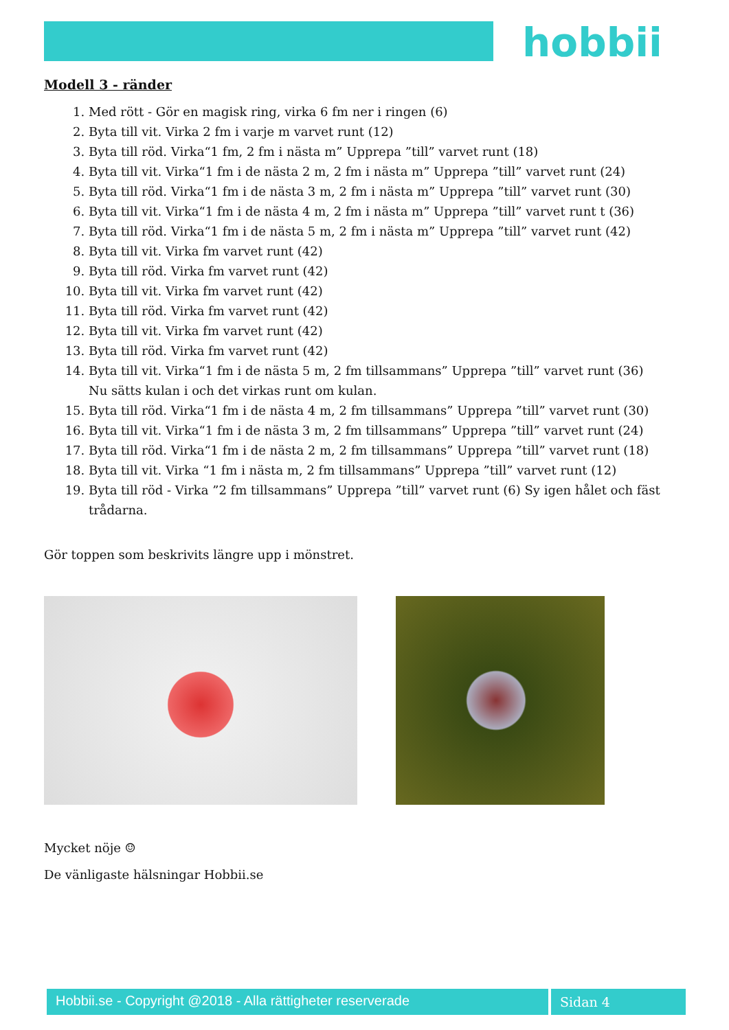hobbii
Modell 3 - ränder
1. Med rött - Gör en magisk ring, virka 6 fm ner i ringen (6)
2. Byta till vit. Virka 2 fm i varje m varvet runt (12)
3. Byta till röd. Virka“1 fm, 2 fm i nästa m” Upprepa ”till” varvet runt (18)
4. Byta till vit. Virka“1 fm i de nästa 2 m, 2 fm i nästa m” Upprepa ”till” varvet runt (24)
5. Byta till röd. Virka“1 fm i de nästa 3 m, 2 fm i nästa m” Upprepa ”till” varvet runt (30)
6. Byta till vit. Virka“1 fm i de nästa 4 m, 2 fm i nästa m” Upprepa ”till” varvet runt t (36)
7. Byta till röd. Virka“1 fm i de nästa 5 m, 2 fm i nästa m” Upprepa ”till” varvet runt (42)
8. Byta till vit. Virka fm varvet runt (42)
9. Byta till röd. Virka fm varvet runt (42)
10. Byta till vit. Virka fm varvet runt (42)
11. Byta till röd. Virka fm varvet runt (42)
12. Byta till vit. Virka fm varvet runt (42)
13. Byta till röd. Virka fm varvet runt (42)
14. Byta till vit. Virka“1 fm i de nästa 5 m, 2 fm tillsammans” Upprepa ”till” varvet runt (36) Nu sätts kulan i och det virkas runt om kulan.
15. Byta till röd. Virka“1 fm i de nästa 4 m, 2 fm tillsammans” Upprepa ”till” varvet runt (30)
16. Byta till vit. Virka“1 fm i de nästa 3 m, 2 fm tillsammans” Upprepa ”till” varvet runt (24)
17. Byta till röd. Virka“1 fm i de nästa 2 m, 2 fm tillsammans” Upprepa ”till” varvet runt (18)
18. Byta till vit. Virka “1 fm i nästa m, 2 fm tillsammans” Upprepa ”till” varvet runt (12)
19. Byta till röd - Virka ”2 fm tillsammans” Upprepa ”till” varvet runt (6) Sy igen hålet och fäst trådarna.
Gör toppen som beskrivits längre upp i mönstret.
Mycket nöje ☺
De vänligaste hälsningar Hobbii.se
Hobbii.se - Copyright @2018 - Alla rättigheter reserverade
Sidan 4